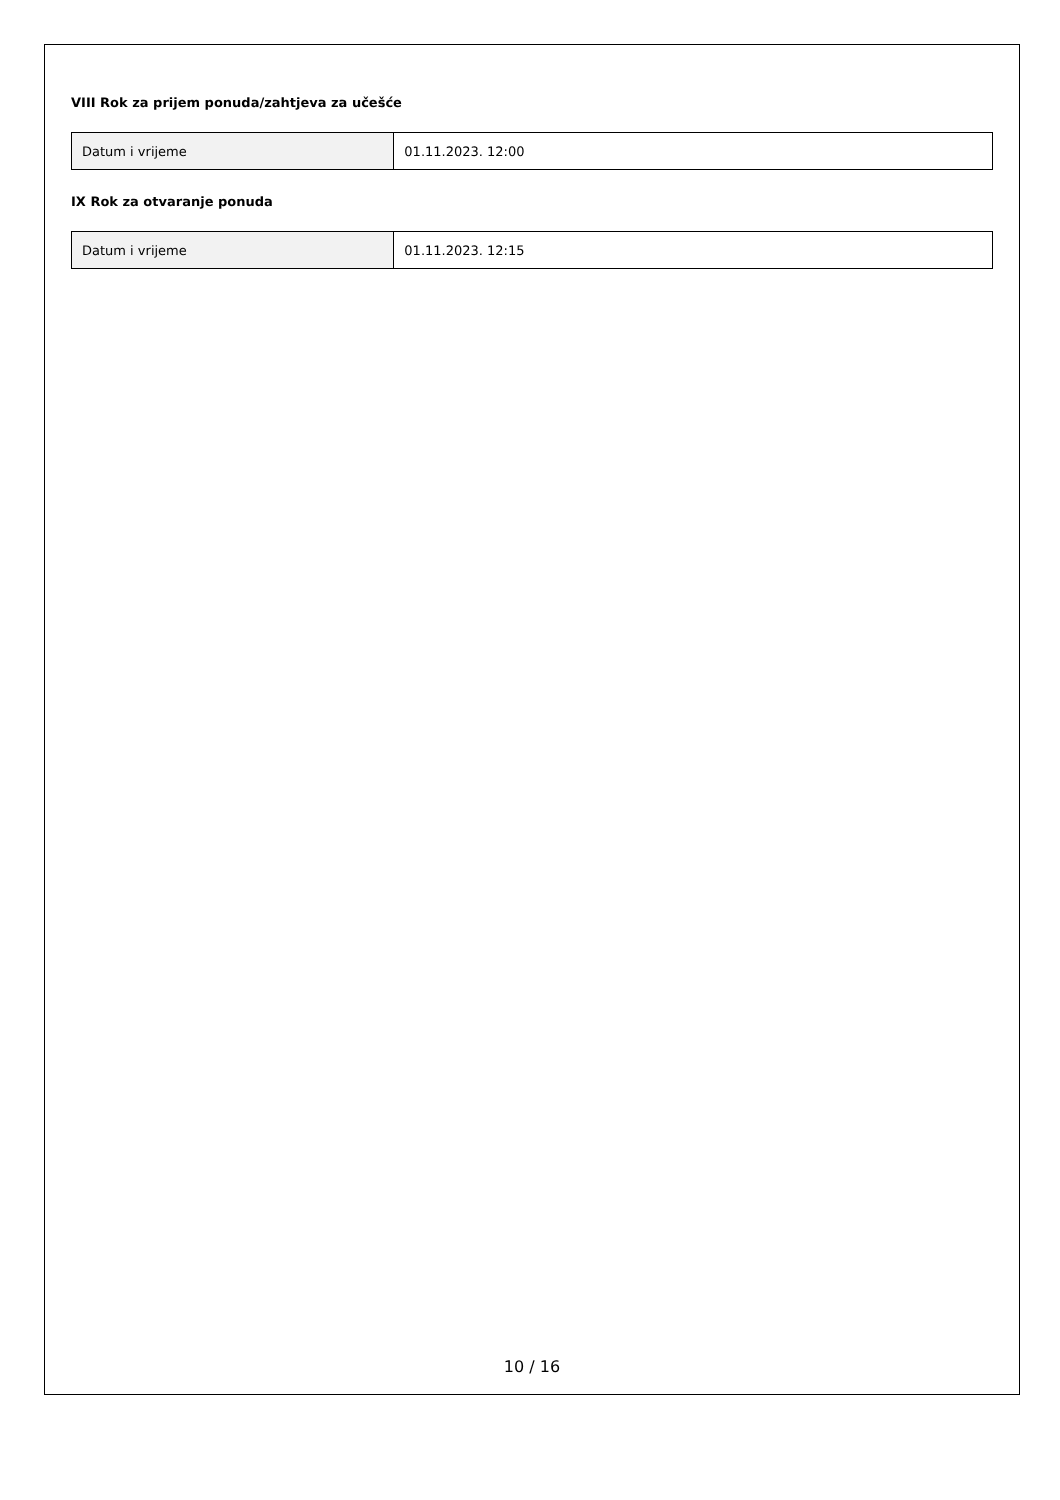VIII Rok za prijem ponuda/zahtjeva za učešće
| Datum i vrijeme | 01.11.2023. 12:00 |
IX Rok za otvaranje ponuda
| Datum i vrijeme | 01.11.2023. 12:15 |
10 / 16